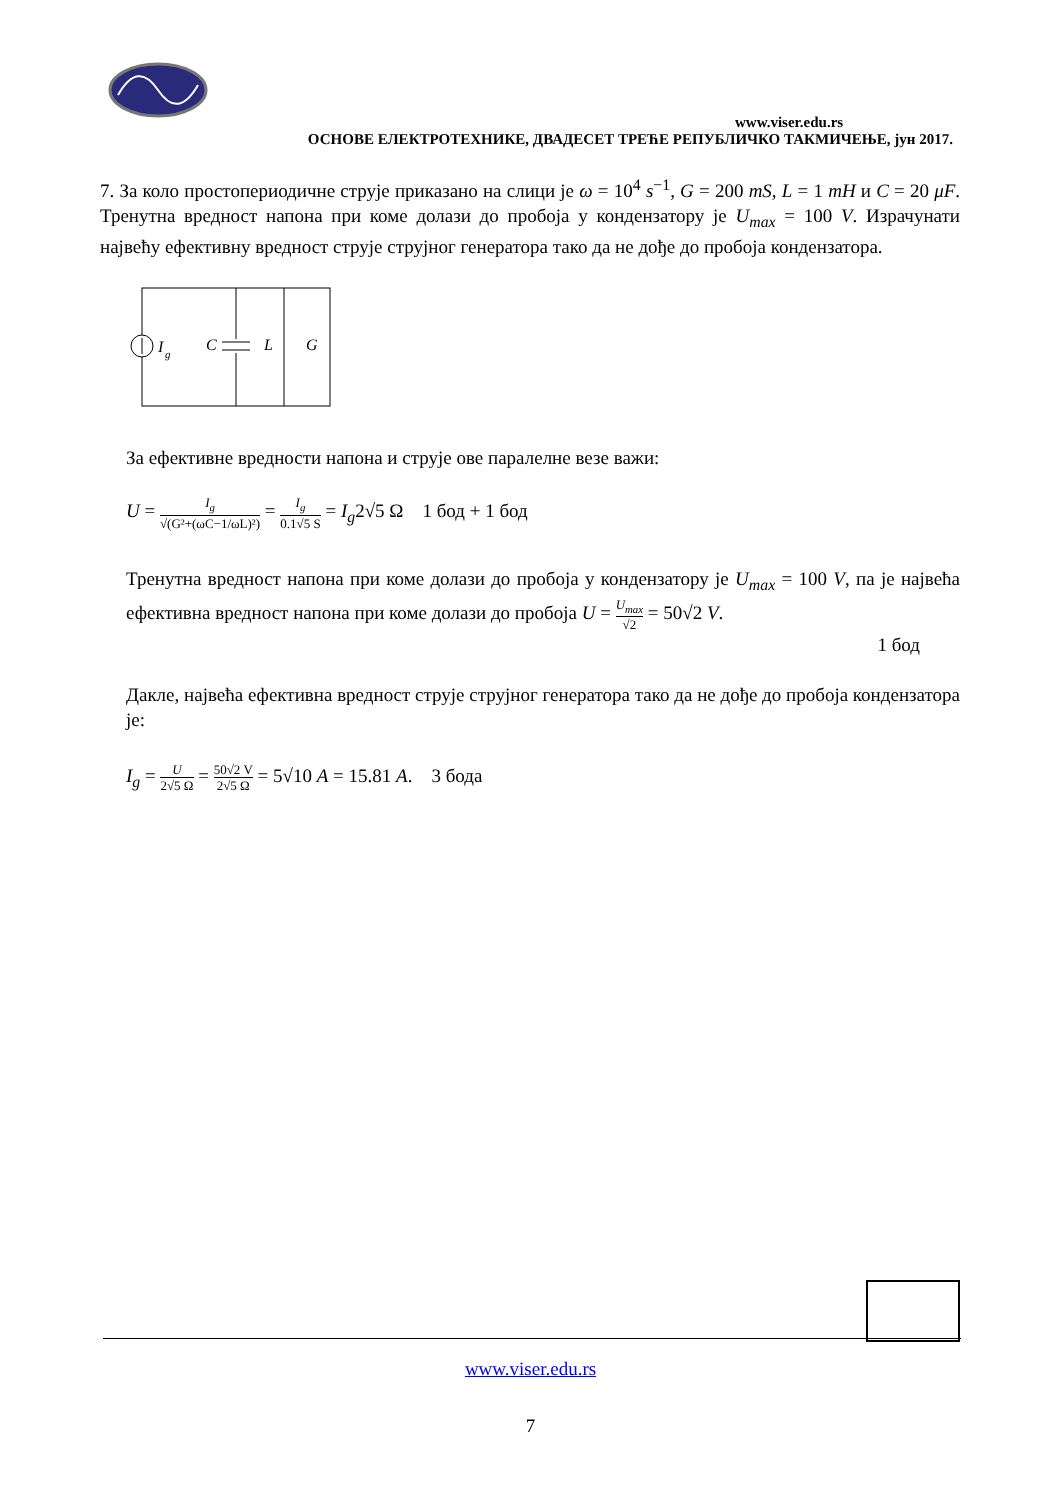www.viser.edu.rs
ОСНОВЕ ЕЛЕКТРОТЕХНИКЕ, ДВАДЕСЕТ ТРЕЋЕ РЕПУБЛИЧКО ТАКМИЧЕЊЕ, јун 2017.
7. За коло простопериодичне струје приказано на слици је ω = 10<sup>4</sup> s<sup>−1</sup>, G = 200 mS, L = 1 mH и C = 20 μF. Тренутна вредност напона при коме долази до пробоја у кондензатору је U<sub>max</sub> = 100 V. Израчунати највећу ефективну вредност струје струјног генератора тако да не дође до пробоја кондензатора.
I
g
C
L
G
За ефективне вредности напона и струје ове паралелне везе важи:
U = I<sub>g</sub> √(G²+(ωC−1/ωL)²) = I<sub>g</sub> 0.1√5 S = I<sub>g</sub>2√5 Ω 1 бод + 1 бод
Тренутна вредност напона при коме долази до пробоја у кондензатору је U<sub>max</sub> = 100 V, па је највећа ефективна вредност напона при коме долази до пробоја U = U<sub>max</sub> √2 = 50√2 V.
1 бод
Дакле, највећа ефективна вредност струје струјног генератора тако да не дође до пробоја кондензатора је:
I<sub>g</sub> = U 2√5 Ω = 50√2 V 2√5 Ω = 5√10 A = 15.81 A. 3 бода
www.viser.edu.rs
7